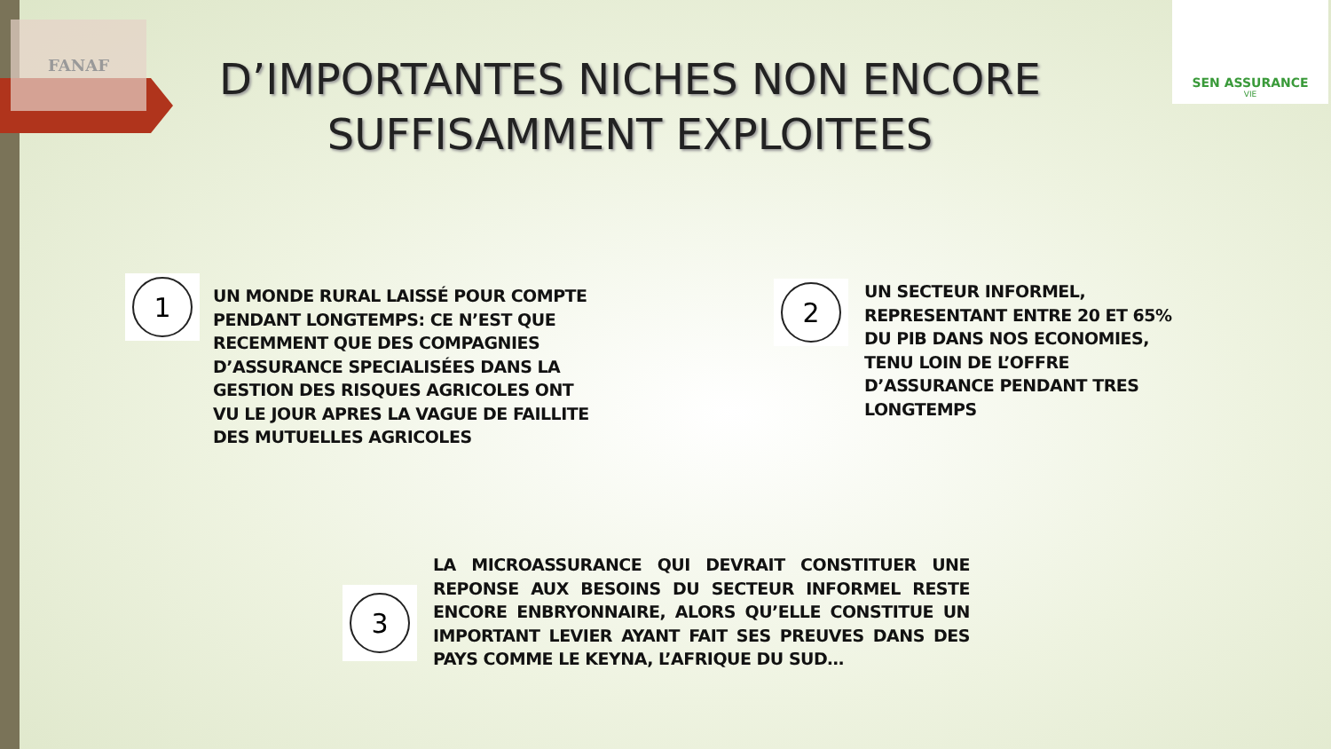FANAF
SEN ASSURANCE
VIE
D’IMPORTANTES NICHES NON ENCORE SUFFISAMMENT EXPLOITEES
1
UN MONDE RURAL LAISSÉ POUR COMPTE PENDANT LONGTEMPS: CE N’EST QUE RECEMMENT QUE DES COMPAGNIES D’ASSURANCE SPECIALISÉES DANS LA GESTION DES RISQUES AGRICOLES ONT VU LE JOUR APRES LA VAGUE DE FAILLITE DES MUTUELLES AGRICOLES
2
UN SECTEUR INFORMEL, REPRESENTANT ENTRE 20 ET 65% DU PIB DANS NOS ECONOMIES, TENU LOIN DE L’OFFRE D’ASSURANCE PENDANT TRES LONGTEMPS
3
LA MICROASSURANCE QUI DEVRAIT CONSTITUER UNE REPONSE AUX BESOINS DU SECTEUR INFORMEL RESTE ENCORE ENBRYONNAIRE, ALORS QU’ELLE CONSTITUE UN IMPORTANT LEVIER AYANT FAIT SES PREUVES DANS DES PAYS COMME LE KEYNA, L’AFRIQUE DU SUD…